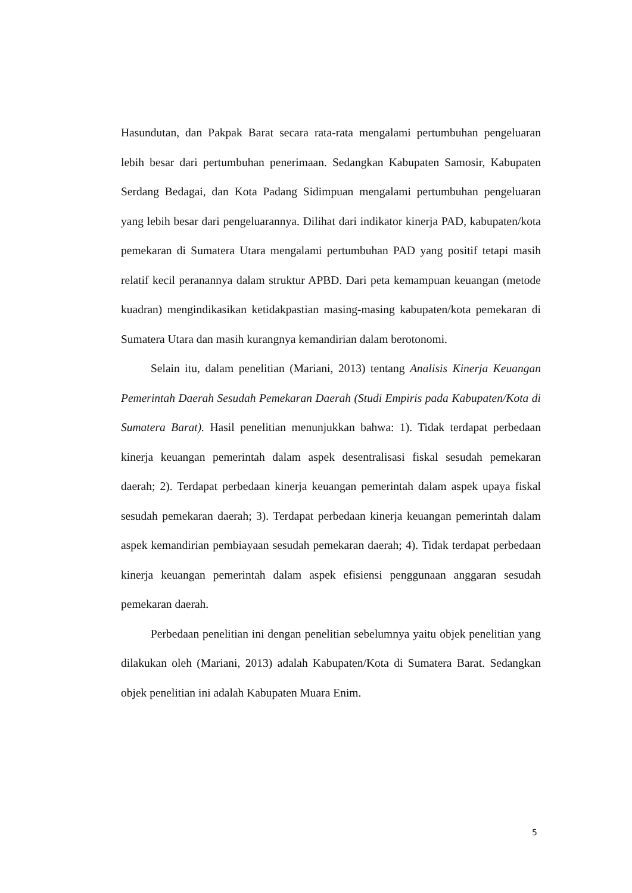Hasundutan, dan Pakpak Barat secara rata-rata mengalami pertumbuhan pengeluaran lebih besar dari pertumbuhan penerimaan. Sedangkan Kabupaten Samosir, Kabupaten Serdang Bedagai, dan Kota Padang Sidimpuan mengalami pertumbuhan pengeluaran yang lebih besar dari pengeluarannya. Dilihat dari indikator kinerja PAD, kabupaten/kota pemekaran di Sumatera Utara mengalami pertumbuhan PAD yang positif tetapi masih relatif kecil peranannya dalam struktur APBD. Dari peta kemampuan keuangan (metode kuadran) mengindikasikan ketidakpastian masing-masing kabupaten/kota pemekaran di Sumatera Utara dan masih kurangnya kemandirian dalam berotonomi.
Selain itu, dalam penelitian (Mariani, 2013) tentang Analisis Kinerja Keuangan Pemerintah Daerah Sesudah Pemekaran Daerah (Studi Empiris pada Kabupaten/Kota di Sumatera Barat). Hasil penelitian menunjukkan bahwa: 1). Tidak terdapat perbedaan kinerja keuangan pemerintah dalam aspek desentralisasi fiskal sesudah pemekaran daerah; 2). Terdapat perbedaan kinerja keuangan pemerintah dalam aspek upaya fiskal sesudah pemekaran daerah; 3). Terdapat perbedaan kinerja keuangan pemerintah dalam aspek kemandirian pembiayaan sesudah pemekaran daerah; 4). Tidak terdapat perbedaan kinerja keuangan pemerintah dalam aspek efisiensi penggunaan anggaran sesudah pemekaran daerah.
Perbedaan penelitian ini dengan penelitian sebelumnya yaitu objek penelitian yang dilakukan oleh (Mariani, 2013) adalah Kabupaten/Kota di Sumatera Barat. Sedangkan objek penelitian ini adalah Kabupaten Muara Enim.
5